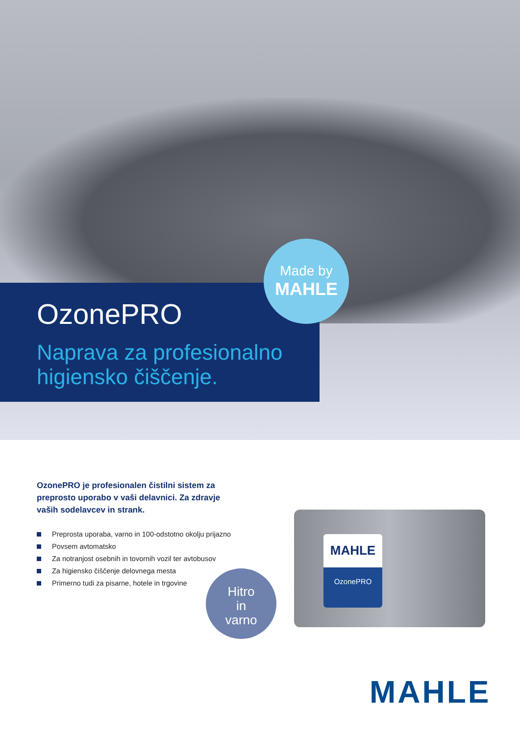OzonePRO
Naprava za profesionalno
higiensko čiščenje.
Made by
MAHLE
OzonePRO je profesionalen čistilni sistem za preprosto uporabo v vaši delavnici. Za zdravje vaših sodelavcev in strank.
Preprosta uporaba, varno in 100-odstotno okolju prijazno
Povsem avtomatsko
Za notranjost osebnih in tovornih vozil ter avtobusov
Za higiensko čiščenje delovnega mesta
Primerno tudi za pisarne, hotele in trgovine
Hitro
in
varno
MAHLE
OzonePRO
MAHLE